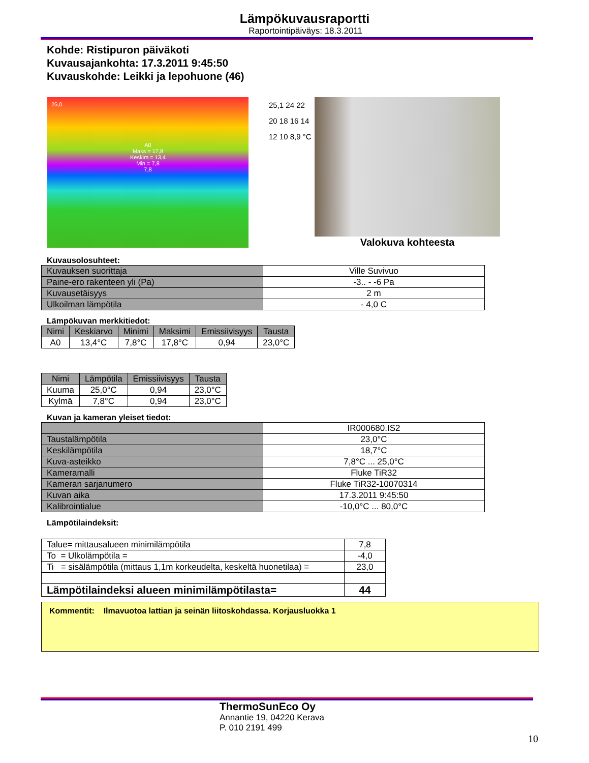Lämpökuvausraportti
Raportointipäiväys: 18.3.2011
Kohde: Ristipuron päiväkoti
Kuvausajankohta: 17.3.2011 9:45:50
Kuvauskohde: Leikki ja lepohuone (46)
25,0
A0
Maks = 17,8
Keskim = 13,4
Min = 7,8
7,8
25,1 24 22 20 18 16 14 12 10 8,9 °C
Valokuva kohteesta
Kuvausolosuhteet:
| Kuvauksen suorittaja | Ville Suvivuo |
| Paine-ero rakenteen yli (Pa) | -3.. - -6 Pa |
| Kuvausetäisyys | 2 m |
| Ulkoilman lämpötila | - 4,0 C |
Lämpökuvan merkkitiedot:
| Nimi | Keskiarvo | Minimi | Maksimi | Emissiivisyys | Tausta |
| --- | --- | --- | --- | --- | --- |
| A0 | 13,4°C | 7,8°C | 17,8°C | 0,94 | 23,0°C |
| Nimi | Lämpötila | Emissiivisyys | Tausta |
| --- | --- | --- | --- |
| Kuuma | 25,0°C | 0,94 | 23,0°C |
| Kylmä | 7,8°C | 0,94 | 23,0°C |
Kuvan ja kameran yleiset tiedot:
| | IR000680.IS2 |
| Taustalämpötila | 23,0°C |
| Keskilämpötila | 18,7°C |
| Kuva-asteikko | 7,8°C ... 25,0°C |
| Kameramalli | Fluke TiR32 |
| Kameran sarjanumero | Fluke TiR32-10070314 |
| Kuvan aika | 17.3.2011 9:45:50 |
| Kalibrointialue | -10,0°C ... 80,0°C |
Lämpötilaindeksit:
| Talue= mittausalueen minimilämpötila | 7,8 |
| To = Ulkolämpötila = | -4,0 |
| Ti = sisälämpötila (mittaus 1,1m korkeudelta, keskeltä huonetilaa) = | 23,0 |
| Lämpötilaindeksi alueen minimilämpötilasta= | 44 |
Kommentit: Ilmavuotoa lattian ja seinän liitoskohdassa. Korjausluokka 1
ThermoSunEco Oy
Annantie 19, 04220 Kerava
P. 010 2191 499
10